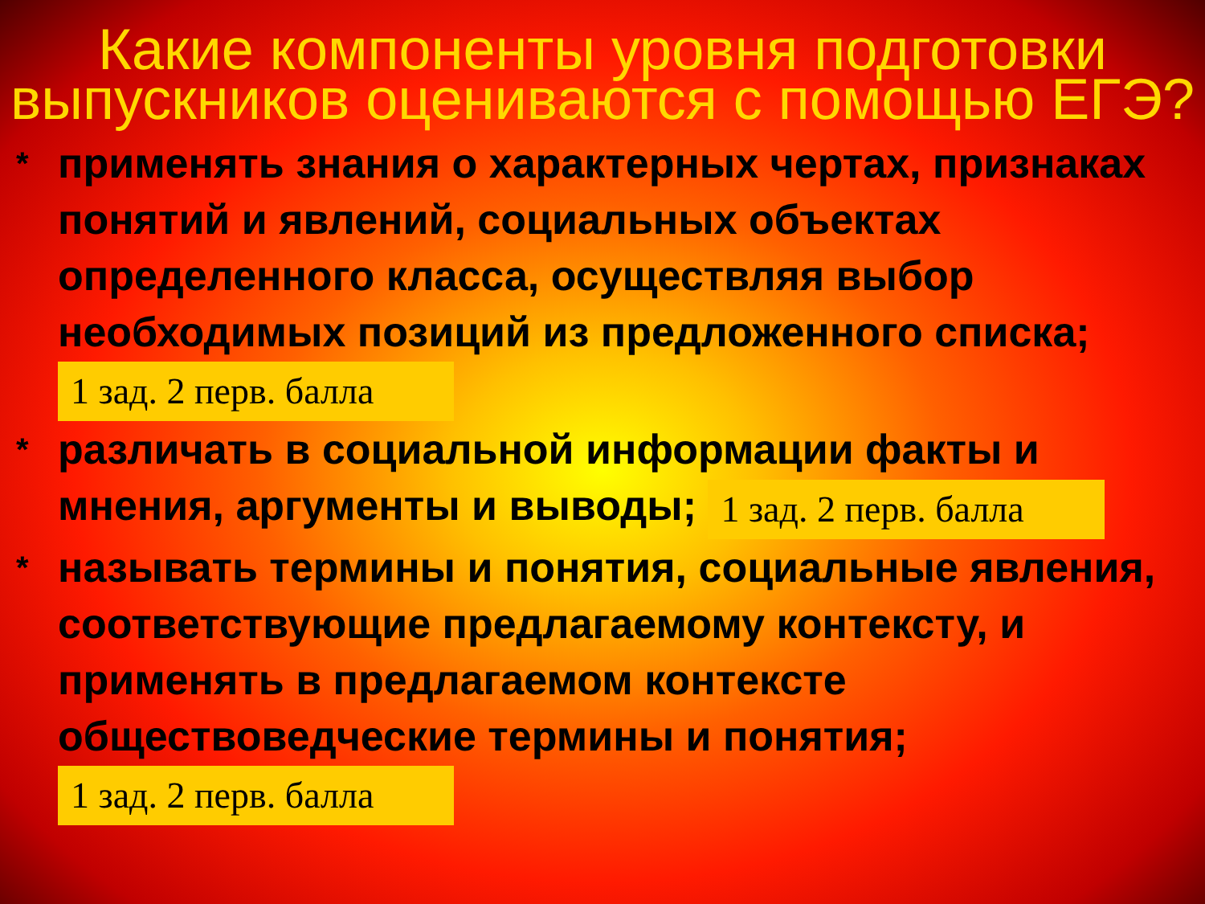Какие компоненты уровня подготовки выпускников оцениваются с помощью ЕГЭ?
* применять знания о характерных чертах, признаках понятий и явлений, социальных объектах определенного класса, осуществляя выбор необходимых позиций из предложенного списка; 1 зад. 2 перв. балла
* различать в социальной информации факты и мнения, аргументы и выводы; 1 зад. 2 перв. балла
* называть термины и понятия, социальные явления, соответствующие предлагаемому контексту, и применять в предлагаемом контексте обществоведческие термины и понятия; 1 зад. 2 перв. балла